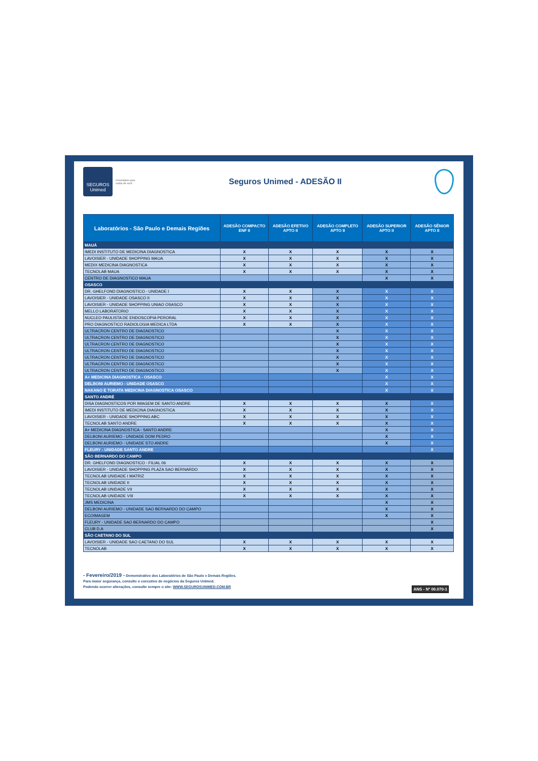SEGUROS
Unimed
Conectados para cuidar de você
Seguros Unimed - ADESÃO II
| Laboratórios - São Paulo e Demais Regiões | ADESÃO COMPACTO ENF II | ADESÃO EFETIVO APTO II | ADESÃO COMPLETO APTO II | ADESÃO SUPERIOR APTO II | ADESÃO SÊNIOR APTO II |
| --- | --- | --- | --- | --- | --- |
| MAUÁ | | | | | |
| IMEDI INSTITUTO DE MEDICINA DIAGNOSTICA | X | X | X | X | X |
| LAVOISIER - UNIDADE SHOPPING MAUA | X | X | X | X | X |
| MEDIX MEDICINA DIAGNOSTICA | X | X | X | X | X |
| TECNOLAB MAUA | X | X | X | X | X |
| CENTRO DE DIAGNOSTICO MAUA | | | | X | X |
| OSASCO | | | | | |
| DR. GHELFOND DIAGNOSTICO - UNIDADE I | X | X | X | X | X |
| LAVOISIER - UNIDADE OSASCO II | X | X | X | X | X |
| LAVOISIER - UNIDADE SHOPPING UNIAO OSASCO | X | X | X | X | X |
| MELLO LABORATORIO | X | X | X | X | X |
| NUCLEO PAULISTA DE ENDOSCOPIA PERORAL | X | X | X | X | X |
| PRO DIAGNOSTICO RADIOLOGIA MEDICA LTDA | X | X | X | X | X |
| ULTRACRON CENTRO DE DIAGNOSTICO | | | X | X | X |
| ULTRACRON CENTRO DE DIAGNOSTICO | | | X | X | X |
| ULTRACRON CENTRO DE DIAGNOSTICO | | | X | X | X |
| ULTRACRON CENTRO DE DIAGNOSTICO | | | X | X | X |
| ULTRACRON CENTRO DE DIAGNOSTICO | | | X | X | X |
| ULTRACRON CENTRO DE DIAGNOSTICO | | | X | X | X |
| ULTRACRON CENTRO DE DIAGNOSTICO | | | X | X | X |
| A+ MEDICINA DIAGNOSTICA - OSASCO | | | | X | X |
| DELBONI AURIEMO - UNIDADE OSASCO | | | | X | X |
| NAKANO E TORATA MEDICINA DIAGNOSTICA OSASCO | | | | X | X |
| SANTO ANDRÉ | | | | | |
| DISA DIAGNOSTICOS POR IMAGEM DE SANTO ANDRE | X | X | X | X | X |
| IMEDI INSTITUTO DE MEDICINA DIAGNOSTICA | X | X | X | X | X |
| LAVOISIER - UNIDADE SHOPPING ABC | X | X | X | X | X |
| TECNOLAB SANTO ANDRE | X | X | X | X | X |
| A+ MEDICINA DIAGNOSTICA - SANTO ANDRE | | | | X | X |
| DELBONI AURIEMO - UNIDADE DOM PEDRO | | | | X | X |
| DELBONI AURIEMO - UNIDADE STO ANDRE | | | | X | X |
| FLEURY - UNIDADE SANTO ANDRE | | | | | X |
| SÃO BERNARDO DO CAMPO | | | | | |
| DR. GHELFOND DIAGNOSTICO - FILIAL 06 | X | X | X | X | X |
| LAVOISIER - UNIDADE SHOPPING PLAZA SAO BERNARDO | X | X | X | X | X |
| TECNOLAB UNIDADE I MATRIZ | X | X | X | X | X |
| TECNOLAB UNIDADE II | X | X | X | X | X |
| TECNOLAB UNIDADE VII | X | X | X | X | X |
| TECNOLAB UNIDADE VIII | X | X | X | X | X |
| JMS MEDICINA | | | | X | X |
| DELBONI AURIEMO - UNIDADE SAO BERNARDO DO CAMPO | | | | X | X |
| ECOIMAGEM | | | | X | X |
| FLEURY - UNIDADE SAO BERNARDO DO CAMPO | | | | | X |
| CLUB D.A | | | | | X |
| SÃO CAETANO DO SUL | | | | | |
| LAVOISIER - UNIDADE SAO CAETANO DO SUL | X | X | X | X | X |
| TECNOLAB | X | X | X | X | X |
- Fevereiro/2019 - Demonstrativo dos Laboratórios de São Paulo e Demais Regiões.
Para maior segurança, consulte o executivo de negócios da Seguros Unimed.
Podendo ocorrer alterações, consulte sempre o site: WWW.SEGUROSUNIMED.COM.BR
ANS - Nº 00.070-1